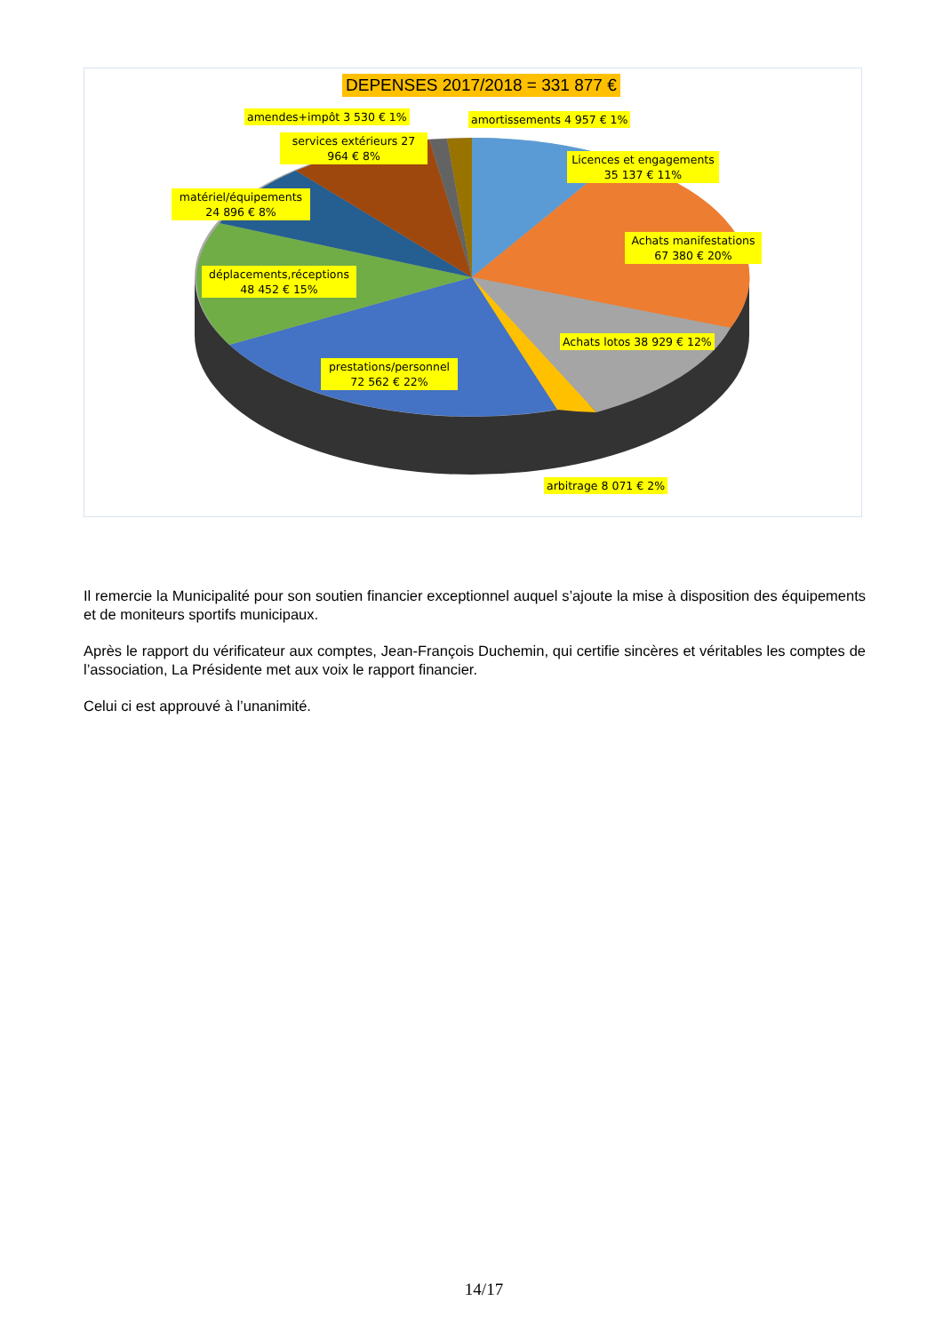DEPENSES 2017/2018 = 331 877 €
amendes+impôt 3 530 € 1% amortissements 4 957 € 1%
services extérieurs 27 964 € 8%
Licences et engagements 35 137 € 11%
matériel/équipements 24 896 € 8%
Achats manifestations 67 380 € 20%
déplacements,réceptions 48 452 € 15%
Achats lotos 38 929 € 12%
prestations/personnel 72 562 € 22%
arbitrage 8 071 € 2%
Il remercie la Municipalité pour son soutien financier exceptionnel auquel s’ajoute la mise à disposition des équipements et de moniteurs sportifs municipaux.
Après le rapport du vérificateur aux comptes, Jean-François Duchemin, qui certifie sincères et véritables les comptes de l’association, La Présidente met aux voix le rapport financier.
Celui ci est approuvé à l’unanimité.
14/17